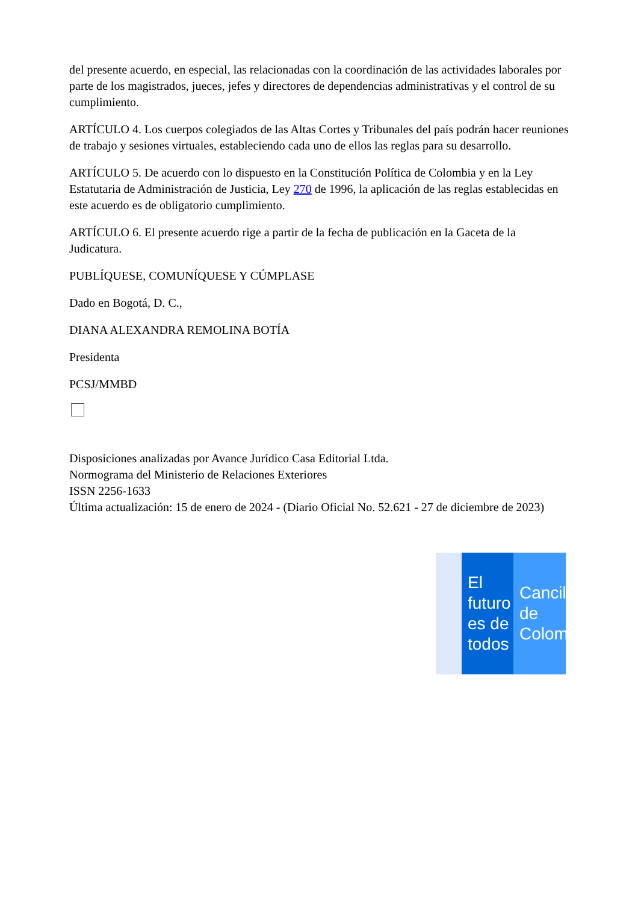del presente acuerdo, en especial, las relacionadas con la coordinación de las actividades laborales por parte de los magistrados, jueces, jefes y directores de dependencias administrativas y el control de su cumplimiento.
ARTÍCULO 4. Los cuerpos colegiados de las Altas Cortes y Tribunales del país podrán hacer reuniones de trabajo y sesiones virtuales, estableciendo cada uno de ellos las reglas para su desarrollo.
ARTÍCULO 5. De acuerdo con lo dispuesto en la Constitución Política de Colombia y en la Ley Estatutaria de Administración de Justicia, Ley 270 de 1996, la aplicación de las reglas establecidas en este acuerdo es de obligatorio cumplimiento.
ARTÍCULO 6. El presente acuerdo rige a partir de la fecha de publicación en la Gaceta de la Judicatura.
PUBLÍQUESE, COMUNÍQUESE Y CÚMPLASE
Dado en Bogotá, D. C.,
DIANA ALEXANDRA REMOLINA BOTÍA
Presidenta
PCSJ/MMBD
Disposiciones analizadas por Avance Jurídico Casa Editorial Ltda.
Normograma del Ministerio de Relaciones Exteriores
ISSN 2256-1633
Última actualización: 15 de enero de 2024 - (Diario Oficial No. 52.621 - 27 de diciembre de 2023)
El futuro es de todos
Cancillería de Colombia